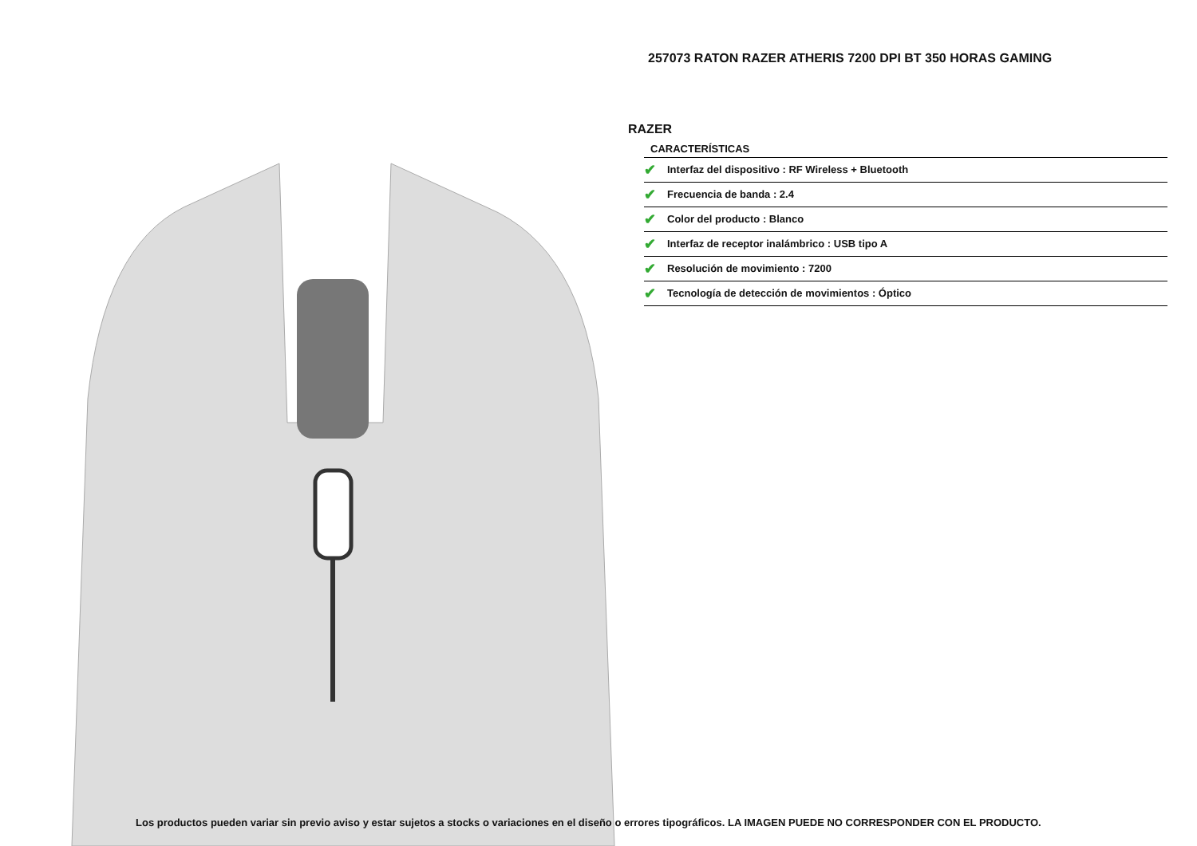257073 RATON RAZER ATHERIS 7200 DPI BT 350 HORAS GAMING
RAZER
CARACTERÍSTICAS
✔ Interfaz del dispositivo : RF Wireless + Bluetooth
✔ Frecuencia de banda : 2.4
✔ Color del producto : Blanco
✔ Interfaz de receptor inalámbrico : USB tipo A
✔ Resolución de movimiento : 7200
✔ Tecnología de detección de movimientos : Óptico
Los productos pueden variar sin previo aviso y estar sujetos a stocks o variaciones en el diseño o errores tipográficos. LA IMAGEN PUEDE NO CORRESPONDER CON EL PRODUCTO.